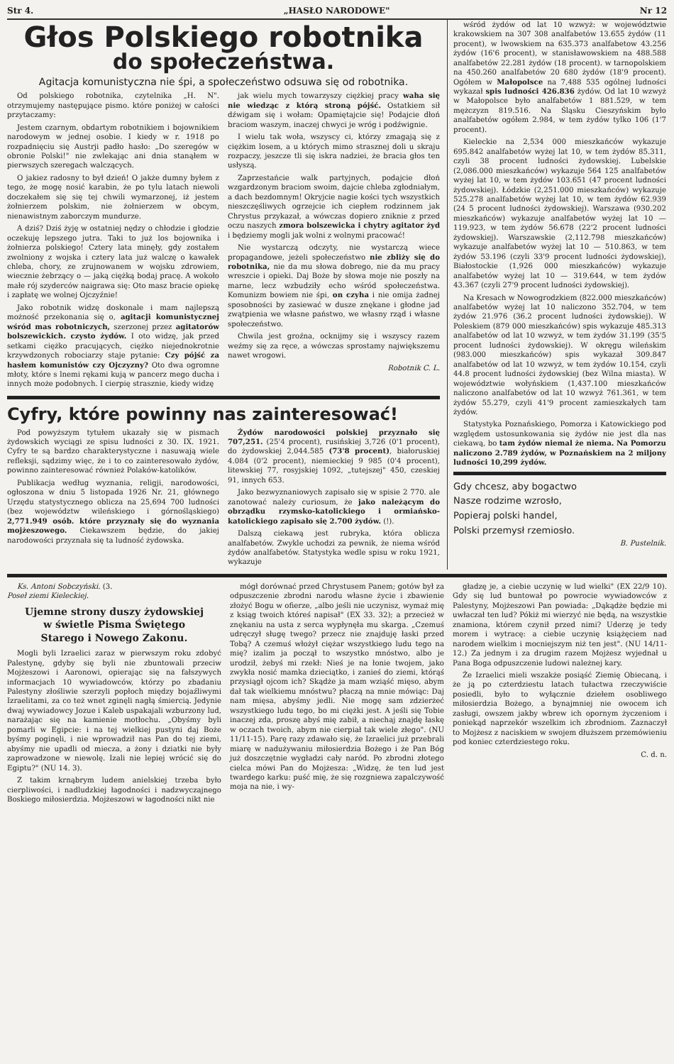Str 4. „HASŁO NARODOWE" Nr 12
Głos Polskiego robotnika
do społeczeństwa.
Agitacja komunistyczna nie śpi, a społeczeństwo odsuwa się od robotnika.
Od polskiego robotnika, czytelnika „H. N". otrzymujemy następujące pismo. które poniżej w całości przytaczamy:
Jestem czarnym, obdartym robotnikiem i bojownikiem narodowym w jednej osobie. I kiedy w r. 1918 po rozpadnięciu się Austrji padło hasło: „Do szeregów w obronie Polski!" nie zwlekając ani dnia stanąłem w pierwszych szeregach walczących.
O jakiez radosny to był dzień! O jakże dumny byłem z tego, że mogę nosić karabin, że po tylu latach niewoli doczekałem się się tej chwili wymarzonej, iż jestem żołnierzem polskim, nie żołnierzem w obcym, nienawistnym zaborczym mundurze.
A dziś? Dziś żyję w ostatniej nędzy o chłodzie i głodzie oczekuję lepszego jutra. Taki to już los bojownika i żołnierza polskiego! Cztery lata minęły, gdy zostałem zwolniony z wojska i cztery lata już walczę o kawałek chleba, chory, ze zrujnowanem w wojsku zdrowiem, wiecznie żebrzący o — jaką ciężką bodaj pracę. A wokoło małe rój szyderców naigrawa się: Oto masz bracie opiekę i zapłatę we wolnej Ojczyźnie!
Jako robotnik widzę doskonale i mam najlepszą możność przekonania się o, agitacji komunistycznej wśród mas robotniczych, szerzonej przez agitatorów bolszewickich. czysto żydów. I oto widzę, jak przed setkami ciężko pracujących, ciężko niejednokrotnie krzywdzonych robociarzy staje pytanie: Czy pójść za hasłem komunistów czy Ojczyzny? Oto dwa ogromne młoty, które s lnemi rękami kują w pancerz mego ducha i innych może podobnych. I cierpię strasznie, kiedy widzę
jak wielu mych towarzyszy ciężkiej pracy waha się nie wiedząc z którą stroną pójść. Ostatkiem sił dźwigam się i wołam: Opamiętajcie się! Podajcie dłoń braciom waszym, inaczej chwyci je wróg i podźwignie.
I wielu tak woła, wszyscy ci, którzy zmagają się z ciężkim losem, a u których mimo strasznej doli u skraju rozpaczy, jeszcze tli się iskra nadziei, że bracia głos ten usłyszą.
Zaprzestańcie walk partyjnych, podajcie dłoń wzgardzonym braciom swoim, dajcie chleba zgłodniałym, a dach bezdomnym! Okryjcie nagie kości tych wszystkich nieszczęśliwych ogrzejcie ich ciepłem rodzinnem jak Chrystus przykazał, a wówczas dopiero zniknie z przed oczu naszych zmora bolszewicka i chytry agitator żyd i będziemy mogli jak wolni z wolnymi pracować!
Nie wystarczą odczyty, nie wystarczą wiece propagandowe, jeżeli społeczeństwo nie zbliży się do robotnika, nie da mu słowa dobrego, nie da mu pracy wreszcie i opieki. Daj Boże by słowa moje nie poszły na marne, lecz wzbudziły echo wśród społeczeństwa. Komunizm bowiem nie śpi, on czyha i nie omija żadnej sposobności by zasiewać w dusze znękane i głodne jad zwątpienia we własne państwo, we własny rząd i własne społeczeństwo.
Chwila jest groźna, ocknijmy się i wszyscy razem weźmy się za ręce, a wówczas sprostamy największemu nawet wrogowi.
Robotnik C. L.
Cyfry, które powinny nas zainteresować!
Pod powyższym tytułem ukazały się w pismach żydowskich wyciągi ze spisu ludności z 30. IX. 1921. Cyfry te są bardzo charakterystyczne i nasuwają wiele refleksji, sądzimy więc, że i to co zainteresowało żydów, powinno zainteresować również Polaków-katolików.
Publikacja według wyznania, religji, narodowości, ogłoszona w dniu 5 listopada 1926 Nr. 21, głównego Urzędu statystycznego oblicza na 25,694 700 ludności (bez województw wileńskiego i górnośląskiego) 2,771.949 osób. które przyznały się do wyznania mojżeszowego. Ciekawszem będzie, do jakiej narodowości przyznała się ta ludność żydowska.
Żydów narodowości polskiej przyznało się 707,251. (25'4 procent), rusińskiej 3,726 (0'1 procent), do żydowskiej 2,044.585 (73'8 procent), białoruskiej 4.084 (0'2 procent), niemieckiej 9 985 (0'4 procent), litewskiej 77, rosyjskiej 1092, „tutejszej" 450, czeskiej 91, innych 653.
Jako bezwyznaniowych zapisało się w spisie 2 770. ale zanotować należy curiosum, że jako należącym do obrządku rzymsko-katolickiego i ormiańsko-katolickiego zapisało się 2.700 żydów. (!).
Dalszą ciekawą jest rubryka, która oblicza analfabetów. Zwykle uchodzi za pewnik, że niema wśród żydów analfabetów. Statystyka wedle spisu w roku 1921, wykazuje
wśród żydów od lat 10 wzwyż: w województwie krakowskiem na 307 308 analfabetów 13.655 żydów (11 procent), w lwowskiem na 635.373 analfabetow 43.256 żydów (16'6 procent), w stanisławowskiem na 488.588 analfabetów 22.281 żydów (18 procent). w tarnopolskiem na 450.260 analfabetów 20 680 żydów (18'9 procent). Ogółem w Małopolsce na 7,488 535 ogólnej ludności wykazał spis ludności 426.836 żydów. Od lat 10 wzwyż w Małopolsce było analfabetów 1 881.529, w tem mężczyzn 819.516. Na Śląsku Cieszyńskim było analfabetów ogółem 2.984, w tem żydów tylko 106 (1'7 procent).
Kieleckie na 2,534 000 mieszkańców wykazuje 695.842 analfabetów wyżej lat 10, w tem żydów 85.311, czyli 38 procent ludności żydowskiej. Lubelskie (2,086.000 mieszkańców) wykazuje 564 125 analfabetów wyżej lat 10, w tem żydów 103.651 (47 procent ludności żydowskiej). Łódzkie (2,251.000 mieszkańców) wykazuje 525.278 analfabetów wyżej lat 10, w tem żydów 62.939 (24 5 procent ludności żydowskiej). Warszawa (930.202 mieszkańców) wykazuje analfabetów wyżej lat 10 — 119.923, w tem żydów 56.678 (22'2 procent ludności żydowskiej). Warszawskie (2,112.798 mieszkańców) wykazuje analfabetów wyżej lat 10 — 510.863, w tem żydów 53.196 (czyli 33'9 procent ludności żydowskiej), Białostockie (1,926 000 mieszkańców) wykazuje analfabetów wyżej lat 10 — 319.644, w tem żydów 43.367 (czyli 27'9 procent ludności żydowskiej).
Na Kresach w Nowogrodzkiem (822.000 mieszkańców) analfabetów wyżej lat 10 naliczono 352.704, w tem żydów 21.976 (36.2 procent ludności żydowskiej). W Poleskiem (879 000 mieszkańców) spis wykazuje 485.313 analfabetów od lat 10 wzwyż, w tem żydów 31.199 (35'5 procent ludności żydowskiej). W okręgu wileńskim (983.000 mieszkańców) spis wykazał 309.847 analfabetów od lat 10 wzwyż, w tem żydów 10.154, czyli 44.8 procent ludności żydowskiej (bez Wilna miasta). W województwie wołyńskiem (1,437.100 mieszkańców naliczono analfabetów od lat 10 wzwyż 761.361, w tem żydów 55.279, czyli 41'9 procent zamieszkałych tam żydów.
Statystyka Poznańskiego, Pomorza i Katowickiego pod względem ustosunkowania się żydów nie jest dla nas ciekawą, bo tam żydów niemal że niema. Na Pomorzu naliczono 2.789 żydów, w Poznańskiem na 2 miljony ludności 10,299 żydów.
Gdy chcesz, aby bogactwo
Nasze rodzime wzrosło,
Popieraj polski handel,
Polski przemysł rzemiosło.
B. Pustelnik.
Ks. Antoni Sobczyński. (3.
Poseł ziemi Kieleckiej.
Ujemne strony duszy żydowskiej
w świetle Pisma Świętego
Starego i Nowego Zakonu.
Mogli byli Izraelici zaraz w pierwszym roku zdobyć Palestynę, gdyby się byli nie zbuntowali przeciw Mojżeszowi i Aaronowi, opierając się na fałszywych informacjach 10 wywiadowców, którzy po zbadaniu Palestyny złośliwie szerzyli popłoch między bojaźliwymi Izraelitami, za co też wnet zginęli nagłą śmiercią. Jedynie dwaj wywiadowcy Jozue i Kaleb uspakajali wzburzony lud, narażając się na kamienie motłochu. „Obyśmy byli pomarli w Egipcie: i na tej wielkiej pustyni daj Boże byśmy poginęli, i nie wprowadził nas Pan do tej ziemi, abyśmy nie upadli od miecza, a żony i dziatki nie były zaprowadzone w niewolę. Izali nie lepiej wrócić się do Egiptu?" (NU 14. 3).
Z takim krnąbrym ludem anielskiej trzeba było cierpliwości, i nadludzkiej łagodności i nadzwyczajnego Boskiego miłosierdzia. Mojżeszowi w łagodności nikt nie
mógł dorównać przed Chrystusem Panem; gotów był za odpuszczenie zbrodni narodu własne życie i zbawienie złożyć Bogu w ofierze, „albo jeśli nie uczynisz, wymaż mię z ksiąg twoich któreś napisał" (EX 33. 32); a przecież w znękaniu na usta z serca wypłynęła mu skarga. „Czemuś udręczył sługę twego? przecz nie znajduję łaski przed Tobą? A czemuś włożył ciężar wszystkiego ludu tego na mię? izalim ja począł to wszystko mnóstwo, albo je urodził, żebyś mi rzekł: Nieś je na łonie twojem, jako zwykła nosić mamka dzieciątko, i zanieś do ziemi, którąś przysiągł ojcom ich? Skądże ja mam wziąść mięso, abym dał tak wielkiemu mnóstwu? płaczą na mnie mówiąc: Daj nam mięsa, abyśmy jedli. Nie mogę sam zdzierżeć wszystkiego ludu tego, bo mi ciężki jest. A jeśli się Tobie inaczej zda, proszę abyś mię zabił, a niechaj znajdę łaskę w oczach twoich, abym nie cierpiał tak wiele złego". (NU 11/11-15). Parę razy zdawało się, że Izraelici już przebrali miarę w nadużywaniu miłosierdzia Bożego i że Pan Bóg już doszczętnie wygładzi cały naród. Po zbrodni złotego cielca mówi Pan do Mojżesza: „Widzę, że ten lud jest twardego karku: puść mię, że się rozgniewa zapalczywość moja na nie, i wy-
gładzę je, a ciebie uczynię w lud wielki" (EX 22/9 10). Gdy się lud buntował po powrocie wywiadowców z Palestyny, Mojżeszowi Pan powiada: „Dąkądże będzie mi uwłaczał ten lud? Pókiż mi wierzyć nie będą, na wszystkie znamiona, którem czynił przed nimi? Uderzę je tedy morem i wytracę: a ciebie uczynię książęciem nad narodem wielkim i mocniejszym niż ten jest". (NU 14/11-12.) Za jednym i za drugim razem Mojżesz wyjednał u Pana Boga odpuszczenie ludowi należnej kary.
Że Izraelici mieli wszakże posiąść Ziemię Obiecaną, i że ją po czterdziestu latach tułactwa rzeczywiście posiedli, było to wyłącznie dziełem osobliwego miłosierdzia Bożego, a bynajmniej nie owocem ich zasługi, owszem jakby wbrew ich opornym życzeniom i poniekąd naprzekór wszelkim ich zbrodniom. Zaznaczył to Mojżesz z naciskiem w swojem dłuższem przemówieniu pod koniec czterdziestego roku.
C. d. n.